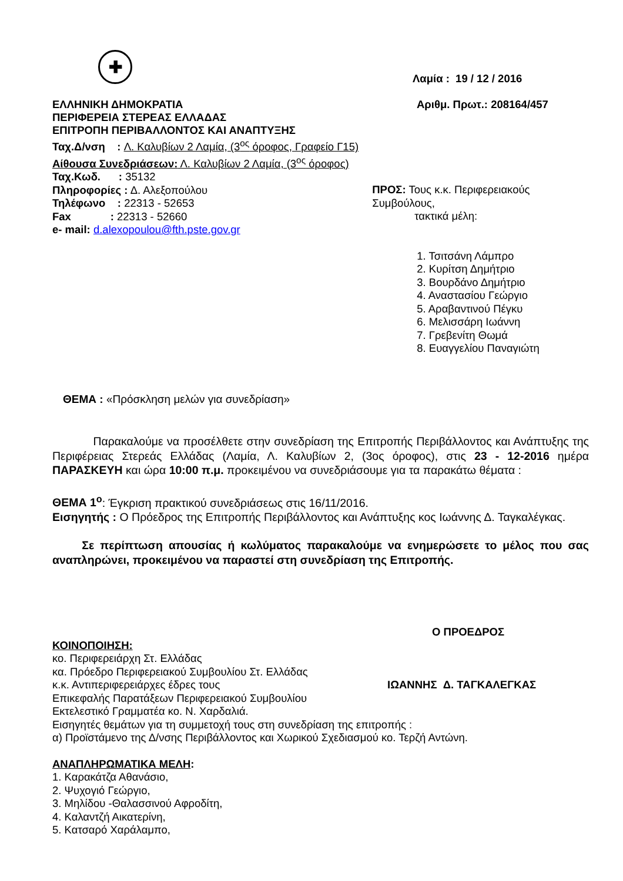✚
Λαμία : 19 / 12 / 2016
ΕΛΛΗΝΙΚΗ ΔΗΜΟΚΡΑΤΙΑ
ΠΕΡΙΦΕΡΕΙΑ ΣΤΕΡΕΑΣ ΕΛΛΑΔΑΣ
ΕΠΙΤΡΟΠΗ ΠΕΡΙΒΑΛΛΟΝΤΟΣ ΚΑΙ ΑΝΑΠΤΥΞΗΣ
Αριθμ. Πρωτ.: 208164/457
Ταχ.Δ/νση : Λ. Καλυβίων 2 Λαμία, (3<sup>ος</sup> όροφος, Γραφείο Γ15)
Αίθουσα Συνεδριάσεων: Λ. Καλυβίων 2 Λαμία, (3<sup>ος</sup> όροφος)
Ταχ.Κωδ. : 35132
Πληροφορίες : Δ. Αλεξοπούλου
Τηλέφωνο : 22313 - 52653
Fax : 22313 - 52660
e- mail: d.alexopoulou@fth.pste.gov.gr
ΠΡΟΣ: Τους κ.κ. Περιφερειακούς Συμβούλους,
τακτικά μέλη:
1. Τσιτσάνη Λάμπρο
2. Κυρίτση Δημήτριο
3. Βουρδάνο Δημήτριο
4. Αναστασίου Γεώργιο
5. Αραβαντινού Πέγκυ
6. Μελισσάρη Ιωάννη
7. Γρεβενίτη Θωμά
8. Ευαγγελίου Παναγιώτη
ΘΕΜΑ : «Πρόσκληση μελών για συνεδρίαση»
Παρακαλούμε να προσέλθετε στην συνεδρίαση της Επιτροπής Περιβάλλοντος και Ανάπτυξης της Περιφέρειας Στερεάς Ελλάδας (Λαμία, Λ. Καλυβίων 2, (3ος όροφος), στις 23 - 12-2016 ημέρα ΠΑΡΑΣΚΕΥΗ και ώρα 10:00 π.μ. προκειμένου να συνεδριάσουμε για τα παρακάτω θέματα :
ΘΕΜΑ 1<sup>ο</sup>: Έγκριση πρακτικού συνεδριάσεως στις 16/11/2016.
Εισηγητής : Ο Πρόεδρος της Επιτροπής Περιβάλλοντος και Ανάπτυξης κος Ιωάννης Δ. Ταγκαλέγκας.
Σε περίπτωση απουσίας ή κωλύματος παρακαλούμε να ενημερώσετε το μέλος που σας αναπληρώνει, προκειμένου να παραστεί στη συνεδρίαση της Επιτροπής.
Ο ΠΡΟΕΔΡΟΣ
ΚΟΙΝΟΠΟΙΗΣΗ:
κο. Περιφερειάρχη Στ. Ελλάδας
κα. Πρόεδρο Περιφερειακού Συμβουλίου Στ. Ελλάδας
κ.κ. Αντιπεριφερειάρχες έδρες τους ΙΩΑΝΝΗΣ Δ. ΤΑΓΚΑΛΕΓΚΑΣ
Επικεφαλής Παρατάξεων Περιφερειακού Συμβουλίου
Εκτελεστικό Γραμματέα κο. Ν. Χαρδαλιά.
Εισηγητές θεμάτων για τη συμμετοχή τους στη συνεδρίαση της επιτροπής :
α) Προϊστάμενο της Δ/νσης Περιβάλλοντος και Χωρικού Σχεδιασμού κο. Τερζή Αντώνη.
ΑΝΑΠΛΗΡΩΜΑΤΙΚΑ ΜΕΛΗ:
1. Καρακάτζα Αθανάσιο,
2. Ψυχογιό Γεώργιο,
3. Μηλίδου -Θαλασσινού Αφροδίτη,
4. Καλαντζή Αικατερίνη,
5. Κατσαρό Χαράλαμπο,